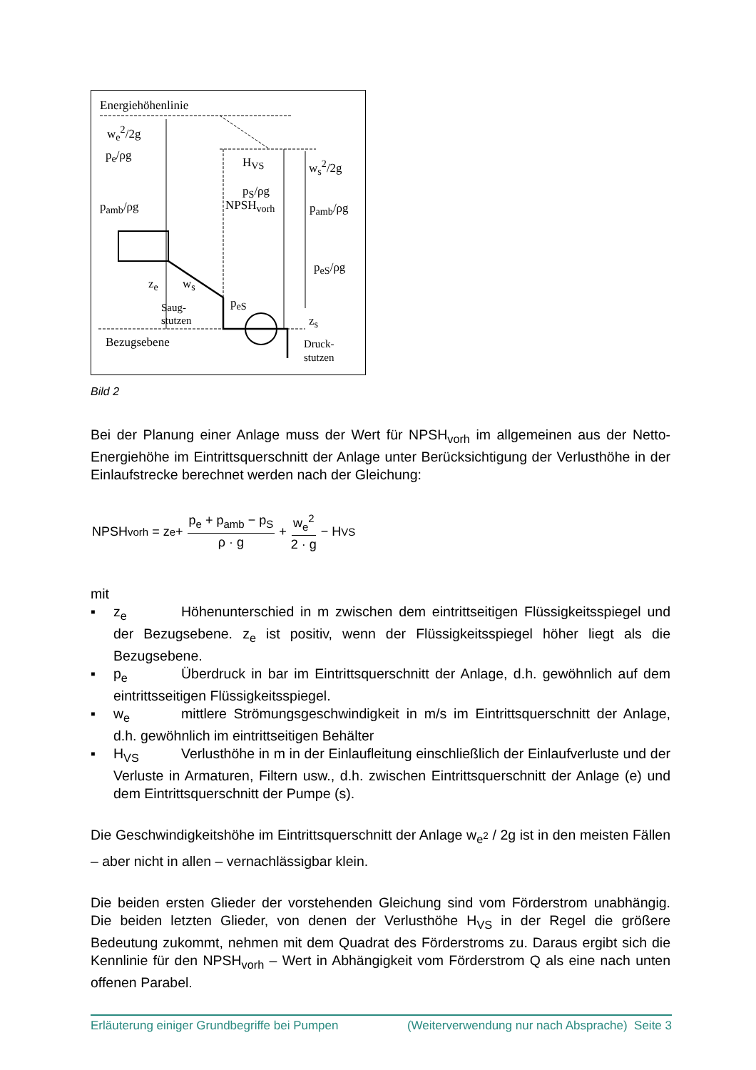Energiehöhenlinie
w<sub>e</sub><sup>2</sup>/2g
p<sub>e</sub>/ρg
p<sub>amb</sub>/ρg
H<sub>VS</sub>
p<sub>S</sub>/ρg
w<sub>s</sub><sup>2</sup>/2g
NPSH<sub>vorh</sub> p<sub>amb</sub>/ρg
p<sub>eS</sub>/ρg
z<sub>e</sub> w<sub>s</sub>
p<sub>eS</sub> Saug-
stutzen z<sub>s</sub>
Bezugsebene Druck-
stutzen
Bild 2
Bei der Planung einer Anlage muss der Wert für NPSH<sub>vorh</sub> im allgemeinen aus der Netto-Energiehöhe im Eintrittsquerschnitt der Anlage unter Berücksichtigung der Verlusthöhe in der Einlaufstrecke berechnet werden nach der Gleichung:
NPSH<sub>vorh</sub> = z<sub>e</sub> + p<sub>e</sub> + p<sub>amb</sub> − p<sub>S</sub> ρ · g + w<sub>e</sub><sup>2</sup> 2 · g − H<sub>VS</sub>
mit
▪ z<sub>e</sub> Höhenunterschied in m zwischen dem eintrittseitigen Flüssigkeitsspiegel und der Bezugsebene. z<sub>e</sub> ist positiv, wenn der Flüssigkeitsspiegel höher liegt als die Bezugsebene.
▪ p<sub>e</sub> Überdruck in bar im Eintrittsquerschnitt der Anlage, d.h. gewöhnlich auf dem eintrittsseitigen Flüssigkeitsspiegel.
▪ w<sub>e</sub> mittlere Strömungsgeschwindigkeit in m/s im Eintrittsquerschnitt der Anlage, d.h. gewöhnlich im eintrittseitigen Behälter
▪ H<sub>VS</sub> Verlusthöhe in m in der Einlaufleitung einschließlich der Einlaufverluste und der Verluste in Armaturen, Filtern usw., d.h. zwischen Eintrittsquerschnitt der Anlage (e) und dem Eintrittsquerschnitt der Pumpe (s).
Die Geschwindigkeitshöhe im Eintrittsquerschnitt der Anlage w<sub>e<sup>2</sup></sub> / 2g ist in den meisten Fällen – aber nicht in allen – vernachlässigbar klein.
Die beiden ersten Glieder der vorstehenden Gleichung sind vom Förderstrom unabhängig. Die beiden letzten Glieder, von denen der Verlusthöhe H<sub>VS</sub> in der Regel die größere Bedeutung zukommt, nehmen mit dem Quadrat des Förderstroms zu. Daraus ergibt sich die Kennlinie für den NPSH<sub>vorh</sub> – Wert in Abhängigkeit vom Förderstrom Q als eine nach unten offenen Parabel.
Erläuterung einiger Grundbegriffe bei Pumpen (Weiterverwendung nur nach Absprache) Seite 3